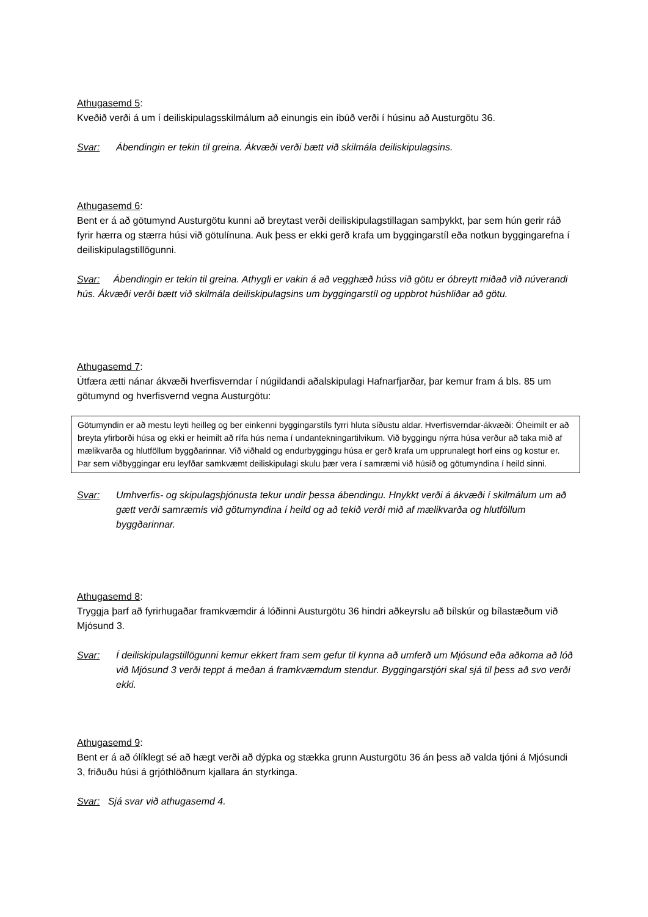Athugasemd 5:
Kveðið verði á um í deiliskipulagsskilmálum að einungis ein íbúð verði í húsinu að Austurgötu 36.
Svar: Ábendingin er tekin til greina. Ákvæði verði bætt við skilmála deiliskipulagsins.
Athugasemd 6:
Bent er á að götumynd Austurgötu kunni að breytast verði deiliskipulagstillagan samþykkt, þar sem hún gerir ráð fyrir hærra og stærra húsi við götulínuna. Auk þess er ekki gerð krafa um byggingarstíl eða notkun byggingarefna í deiliskipulagstillögunni.
Svar: Ábendingin er tekin til greina. Athygli er vakin á að vegghæð húss við götu er óbreytt miðað við núverandi hús. Ákvæði verði bætt við skilmála deiliskipulagsins um byggingarstíl og uppbrot húshliðar að götu.
Athugasemd 7:
Útfæra ætti nánar ákvæði hverfisverndar í núgildandi aðalskipulagi Hafnarfjarðar, þar kemur fram á bls. 85 um götumynd og hverfisvernd vegna Austurgötu:
Götumyndin er að mestu leyti heilleg og ber einkenni byggingarstíls fyrri hluta síðustu aldar. Hverfisverndar-ákvæði: Óheimilt er að breyta yfirborði húsa og ekki er heimilt að rífa hús nema í undantekningartilvikum. Við byggingu nýrra húsa verður að taka mið af mælikvarða og hlutföllum byggðarinnar. Við viðhald og endurbyggingu húsa er gerð krafa um upprunalegt horf eins og kostur er. Þar sem viðbyggingar eru leyfðar samkvæmt deiliskipulagi skulu þær vera í samræmi við húsið og götumyndina í heild sinni.
Svar: Umhverfis- og skipulagsþjónusta tekur undir þessa ábendingu. Hnykkt verði á ákvæði í skilmálum um að gætt verði samræmis við götumyndina í heild og að tekið verði mið af mælikvarða og hlutföllum byggðarinnar.
Athugasemd 8:
Tryggja þarf að fyrirhugaðar framkvæmdir á lóðinni Austurgötu 36 hindri aðkeyrslu að bílskúr og bílastæðum við Mjósund 3.
Svar: Í deiliskipulagstillögunni kemur ekkert fram sem gefur til kynna að umferð um Mjósund eða aðkoma að lóð við Mjósund 3 verði teppt á meðan á framkvæmdum stendur. Byggingarstjóri skal sjá til þess að svo verði ekki.
Athugasemd 9:
Bent er á að ólíklegt sé að hægt verði að dýpka og stækka grunn Austurgötu 36 án þess að valda tjóni á Mjósundi 3, friðuðu húsi á grjóthlöðnum kjallara án styrkinga.
Svar: Sjá svar við athugasemd 4.